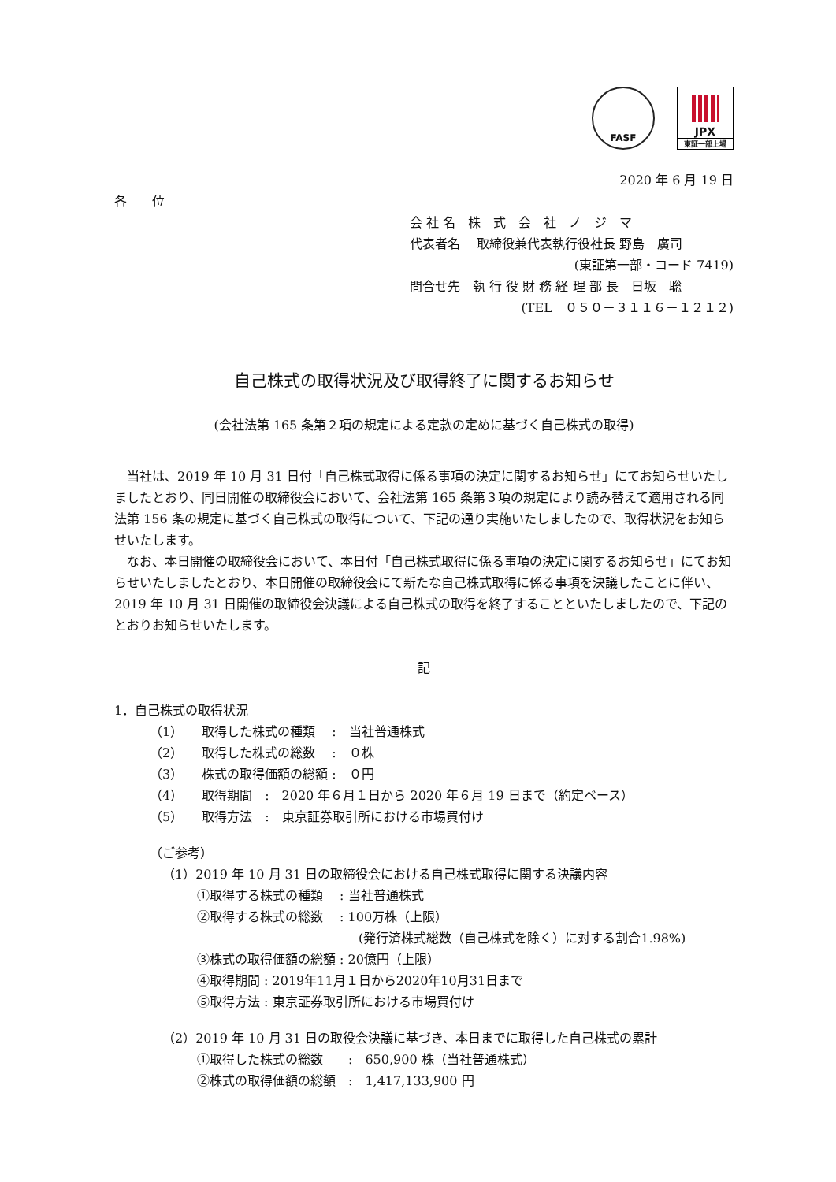FASF
JPX
東証一部上場
2020 年 6 月 19 日
各　　位
会 社 名　株　式　会　社　ノ　ジ　マ
代表者名　 取締役兼代表執行役社長 野島　廣司
(東証第一部・コード 7419)
問合せ先　執 行 役 財 務 経 理 部 長　日坂　聡
(TEL　０５０－３１１６－１２１２)
自己株式の取得状況及び取得終了に関するお知らせ
(会社法第 165 条第２項の規定による定款の定めに基づく自己株式の取得)
当社は、2019 年 10 月 31 日付「自己株式取得に係る事項の決定に関するお知らせ」にてお知らせいたしましたとおり、同日開催の取締役会において、会社法第 165 条第３項の規定により読み替えて適用される同法第 156 条の規定に基づく自己株式の取得について、下記の通り実施いたしましたので、取得状況をお知らせいたします。
なお、本日開催の取締役会において、本日付「自己株式取得に係る事項の決定に関するお知らせ」にてお知らせいたしましたとおり、本日開催の取締役会にて新たな自己株式取得に係る事項を決議したことに伴い、2019 年 10 月 31 日開催の取締役会決議による自己株式の取得を終了することといたしましたので、下記のとおりお知らせいたします。
記
1．自己株式の取得状況
（1）　　取得した株式の種類　 :　当社普通株式
（2）　　取得した株式の総数　 :　０株
（3）　　株式の取得価額の総額 :　０円
（4）　　取得期間　:　2020 年６月１日から 2020 年６月 19 日まで（約定ベース）
（5）　　取得方法　:　東京証券取引所における市場買付け
（ご参考）
（1）2019 年 10 月 31 日の取締役会における自己株式取得に関する決議内容
①取得する株式の種類　 : 当社普通株式
②取得する株式の総数　 : 100万株（上限）
(発行済株式総数（自己株式を除く）に対する割合1.98%)
③株式の取得価額の総額 : 20億円（上限）
④取得期間 : 2019年11月１日から2020年10月31日まで
⑤取得方法 : 東京証券取引所における市場買付け
（2）2019 年 10 月 31 日の取役会決議に基づき、本日までに取得した自己株式の累計
①取得した株式の総数　　:　650,900 株（当社普通株式）
②株式の取得価額の総額　:　1,417,133,900 円